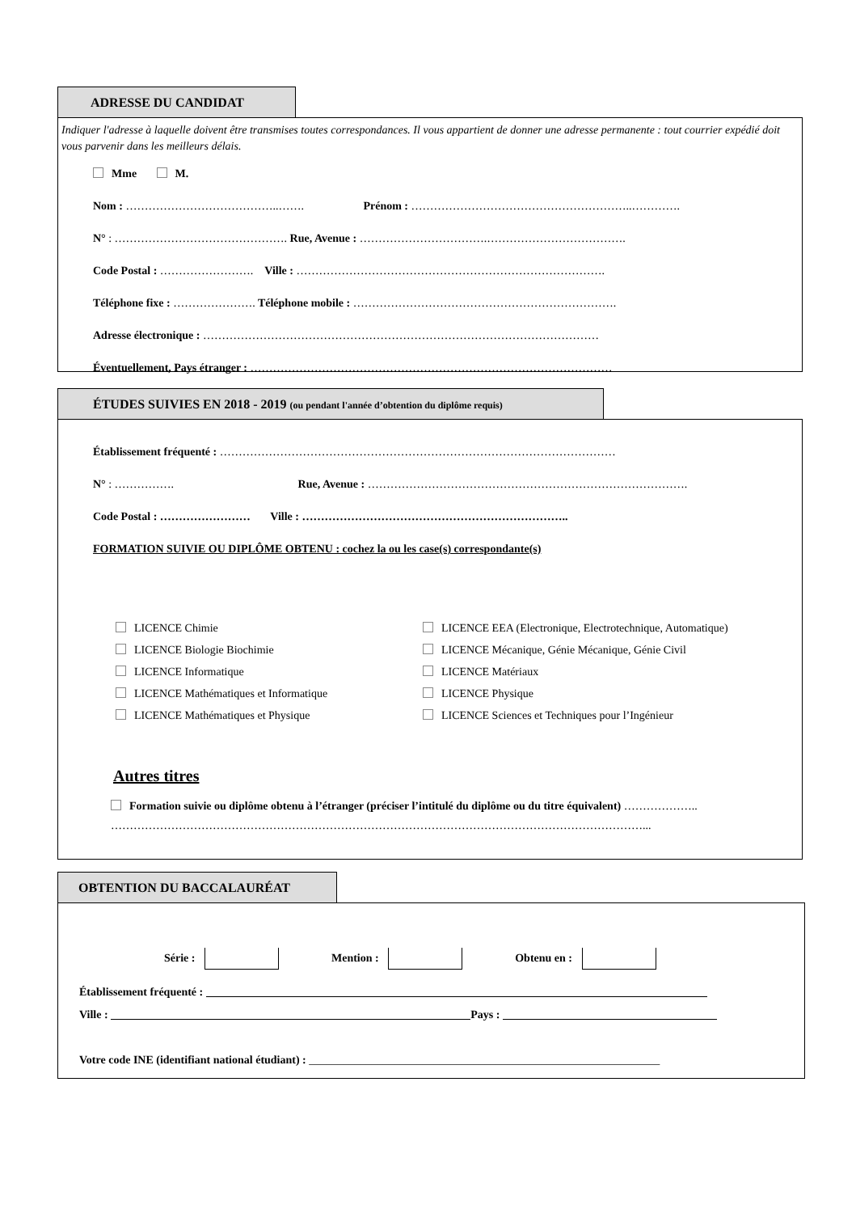ADRESSE DU CANDIDAT
Indiquer l'adresse à laquelle doivent être transmises toutes correspondances. Il vous appartient de donner une adresse permanente : tout courrier expédié doit vous parvenir dans les meilleurs délais.
Mme M.
Nom : …………………………………..……. Prénom : …………………………………………………..………….
N° : ………………………………………. Rue, Avenue : …………………………….……………………………….
Code Postal : ……………………. Ville : ……………………………………………………………………….
Téléphone fixe : …………………. Téléphone mobile : …………………………………………………………….
Adresse électronique : ……………………………………………………………………………………………
Éventuellement, Pays étranger : ……………………………………………………………………………………
ÉTUDES SUIVIES EN 2018 - 2019 (ou pendant l'année d’obtention du diplôme requis)
Établissement fréquenté : ……………………………………………………………………………………………
N° : ……………. Rue, Avenue : ………………………………………………………………………….
Code Postal : …………………… Ville : ……………………………………………………………..
FORMATION SUIVIE OU DIPLÔME OBTENU : cochez la ou les case(s) correspondante(s)
LICENCE Chimie
LICENCE EEA (Electronique, Electrotechnique, Automatique)
LICENCE Biologie Biochimie
LICENCE Mécanique, Génie Mécanique, Génie Civil
LICENCE Informatique
LICENCE Matériaux
LICENCE Mathématiques et Informatique
LICENCE Physique
LICENCE Mathématiques et Physique
LICENCE Sciences et Techniques pour l’Ingénieur
Autres titres
Formation suivie ou diplôme obtenu à l’étranger (préciser l’intitulé du diplôme ou du titre équivalent) ………………..
……………………………………………………………………………………………………………………………...
OBTENTION DU BACCALAURÉAT
Série : Mention : Obtenu en :
Établissement fréquenté :
Ville : Pays :
Votre code INE (identifiant national étudiant) : ______________________________________________________________